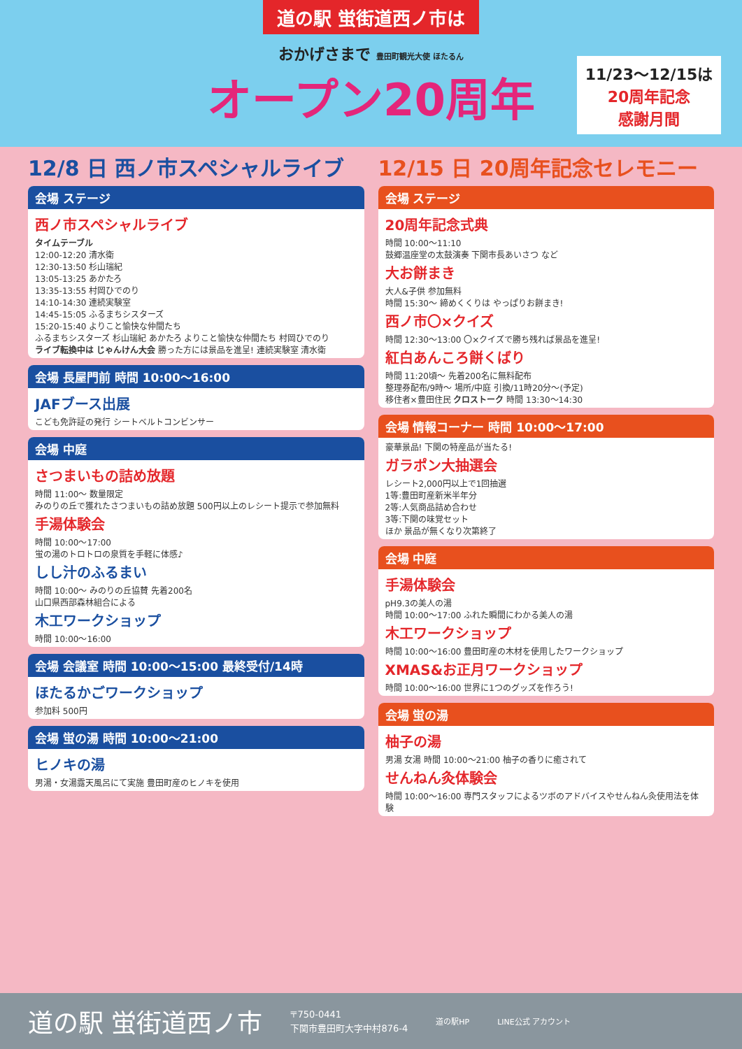道の駅 蛍街道西ノ市は
おかげさまで 豊田町観光大使 ほたるん
オープン20周年
11/23〜12/15は
20周年記念
感謝月間
12/8 日 西ノ市スペシャルライブ
会場 ステージ
西ノ市スペシャルライブ
タイムテーブル
12:00-12:20 清水衛
12:30-13:50 杉山瑞紀
13:05-13:25 あかたろ
13:35-13:55 村岡ひでのり
14:10-14:30 連続実験室
14:45-15:05 ふるまちシスターズ
15:20-15:40 よりこと愉快な仲間たち
ふるまちシスターズ 杉山瑞紀 あかたろ よりこと愉快な仲間たち 村岡ひでのり
ライブ転換中は じゃんけん大会 勝った方には景品を進呈! 連続実験室 清水衛
会場 長屋門前 時間 10:00〜16:00
JAFブース出展
こども免許証の発行 シートベルトコンビンサー
会場 中庭
さつまいもの詰め放題
時間 11:00〜 数量限定
みのりの丘で獲れたさつまいもの詰め放題 500円以上のレシート提示で参加無料
手湯体験会
時間 10:00〜17:00
蛍の湯のトロトロの泉質を手軽に体感♪
しし汁のふるまい
時間 10:00〜 みのりの丘協賛 先着200名
山口県西部森林組合による
木工ワークショップ
時間 10:00〜16:00
会場 会議室 時間 10:00〜15:00 最終受付/14時
ほたるかごワークショップ
参加料 500円
会場 蛍の湯 時間 10:00〜21:00
ヒノキの湯
男湯・女湯露天風呂にて実施 豊田町産のヒノキを使用
12/15 日 20周年記念セレモニー
会場 ステージ
20周年記念式典
時間 10:00〜11:10
鼓郷温座堂の太鼓演奏 下関市長あいさつ など
大お餅まき
大人&子供 参加無料
時間 15:30〜 締めくくりは やっぱりお餅まき!
西ノ市〇×クイズ
時間 12:30〜13:00 〇×クイズで勝ち残れば景品を進呈!
紅白あんころ餅くばり
時間 11:20頃〜 先着200名に無料配布
整理券配布/9時〜 場所/中庭 引換/11時20分〜(予定)
移住者×豊田住民 クロストーク 時間 13:30〜14:30
会場 情報コーナー 時間 10:00〜17:00
豪華景品! 下関の特産品が当たる!
ガラポン大抽選会
レシート2,000円以上で1回抽選
1等:豊田町産新米半年分
2等:人気商品詰め合わせ
3等:下関の味覚セット
ほか 景品が無くなり次第終了
会場 中庭
手湯体験会
pH9.3の美人の湯
時間 10:00〜17:00 ふれた瞬間にわかる美人の湯
木工ワークショップ
時間 10:00〜16:00 豊田町産の木材を使用したワークショップ
XMAS&お正月ワークショップ
時間 10:00〜16:00 世界に1つのグッズを作ろう!
会場 蛍の湯
柚子の湯
男湯 女湯 時間 10:00〜21:00 柚子の香りに癒されて
せんねん灸体験会
時間 10:00〜16:00 専門スタッフによるツボのアドバイスやせんねん灸使用法を体験
道の駅 蛍街道西ノ市 〒750-0441
下関市豊田町大字中村876-4 道の駅HP LINE公式 アカウント